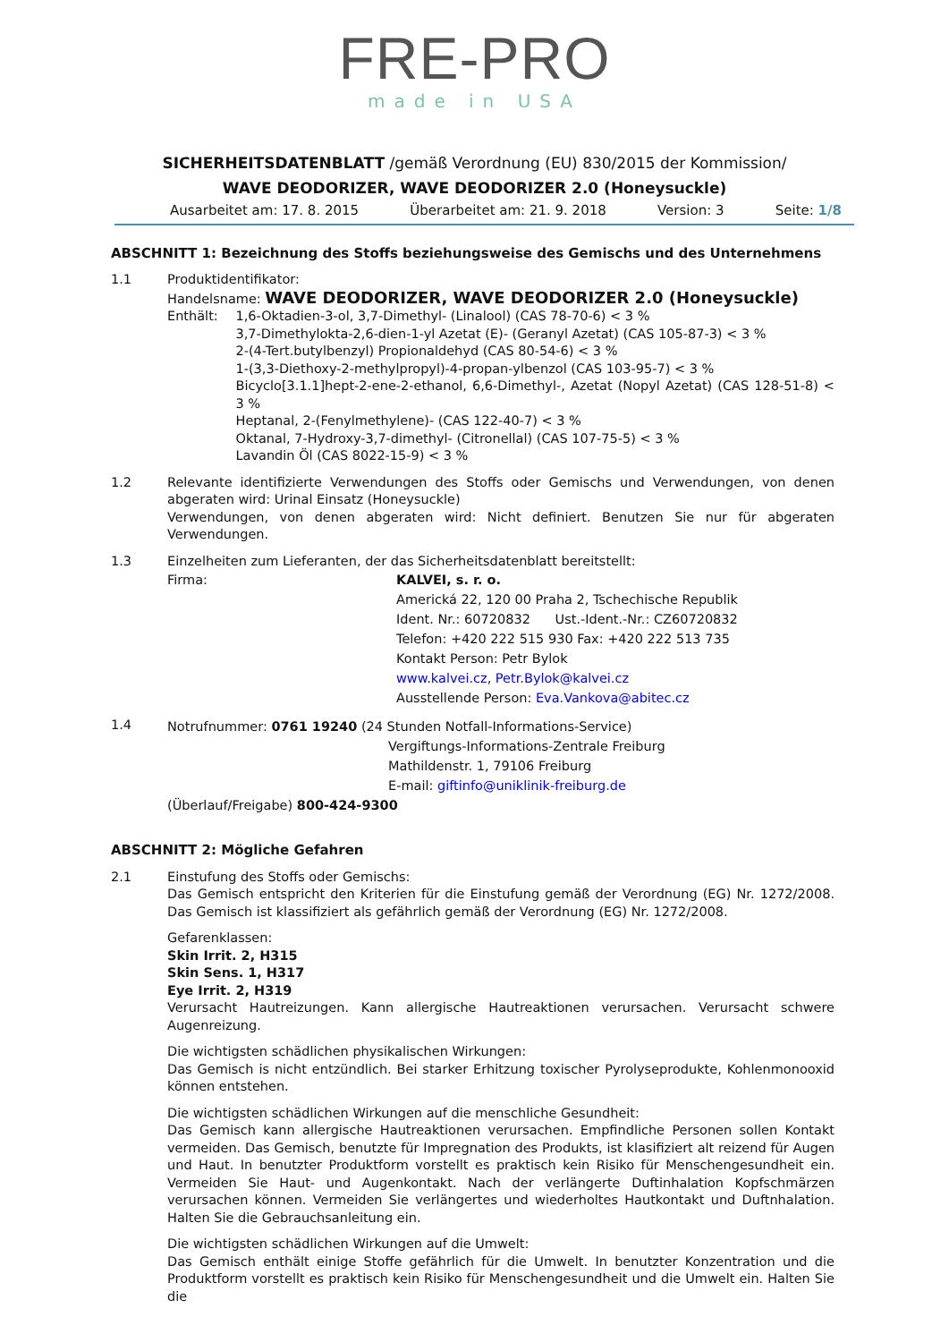FRE-PRO
made in USA
SICHERHEITSDATENBLATT /gemäß Verordnung (EU) 830/2015 der Kommission/
WAVE DEODORIZER, WAVE DEODORIZER 2.0 (Honeysuckle)
Ausarbeitet am: 17. 8. 2015 Überarbeitet am: 21. 9. 2018 Version: 3 Seite: 1/8
ABSCHNITT 1: Bezeichnung des Stoffs beziehungsweise des Gemischs und des Unternehmens
1.1 Produktidentifikator:
Handelsname: WAVE DEODORIZER, WAVE DEODORIZER 2.0 (Honeysuckle)
Enthält: 1,6-Oktadien-3-ol, 3,7-Dimethyl- (Linalool) (CAS 78-70-6) < 3 %
3,7-Dimethylokta-2,6-dien-1-yl Azetat (E)- (Geranyl Azetat) (CAS 105-87-3) < 3 %
2-(4-Tert.butylbenzyl) Propionaldehyd (CAS 80-54-6) < 3 %
1-(3,3-Diethoxy-2-methylpropyl)-4-propan-ylbenzol (CAS 103-95-7) < 3 %
Bicyclo[3.1.1]hept-2-ene-2-ethanol, 6,6-Dimethyl-, Azetat (Nopyl Azetat) (CAS 128-51-8) < 3 %
Heptanal, 2-(Fenylmethylene)- (CAS 122-40-7) < 3 %
Oktanal, 7-Hydroxy-3,7-dimethyl- (Citronellal) (CAS 107-75-5) < 3 %
Lavandin Öl (CAS 8022-15-9) < 3 %
1.2 Relevante identifizierte Verwendungen des Stoffs oder Gemischs und Verwendungen, von denen abgeraten wird: Urinal Einsatz (Honeysuckle)
Verwendungen, von denen abgeraten wird: Nicht definiert. Benutzen Sie nur für abgeraten Verwendungen.
1.3 Einzelheiten zum Lieferanten, der das Sicherheitsdatenblatt bereitstellt:
Firma: KALVEI, s. r. o.
Americká 22, 120 00 Praha 2, Tschechische Republik
Ident. Nr.: 60720832 Ust.-Ident.-Nr.: CZ60720832
Telefon: +420 222 515 930 Fax: +420 222 513 735
Kontakt Person: Petr Bylok
www.kalvei.cz, Petr.Bylok@kalvei.cz
Ausstellende Person: Eva.Vankova@abitec.cz
1.4
Notrufnummer: 0761 19240 (24 Stunden Notfall-Informations-Service)
Vergiftungs-Informations-Zentrale Freiburg
Mathildenstr. 1, 79106 Freiburg
E-mail: giftinfo@uniklinik-freiburg.de
(Überlauf/Freigabe) 800-424-9300
ABSCHNITT 2: Mögliche Gefahren
2.1 Einstufung des Stoffs oder Gemischs:
Das Gemisch entspricht den Kriterien für die Einstufung gemäß der Verordnung (EG) Nr. 1272/2008. Das Gemisch ist klassifiziert als gefährlich gemäß der Verordnung (EG) Nr. 1272/2008.
Gefarenklassen:
Skin Irrit. 2, H315
Skin Sens. 1, H317
Eye Irrit. 2, H319
Verursacht Hautreizungen. Kann allergische Hautreaktionen verursachen. Verursacht schwere Augenreizung.
Die wichtigsten schädlichen physikalischen Wirkungen:
Das Gemisch is nicht entzündlich. Bei starker Erhitzung toxischer Pyrolyseprodukte, Kohlenmonooxid können entstehen.
Die wichtigsten schädlichen Wirkungen auf die menschliche Gesundheit:
Das Gemisch kann allergische Hautreaktionen verursachen. Empfindliche Personen sollen Kontakt vermeiden. Das Gemisch, benutzte für Impregnation des Produkts, ist klasifiziert alt reizend für Augen und Haut. In benutzter Produktform vorstellt es praktisch kein Risiko für Menschengesundheit ein. Vermeiden Sie Haut- und Augenkontakt. Nach der verlängerte Duftinhalation Kopfschmärzen verursachen können. Vermeiden Sie verlängertes und wiederholtes Hautkontakt und Duftnhalation. Halten Sie die Gebrauchsanleitung ein.
Die wichtigsten schädlichen Wirkungen auf die Umwelt:
Das Gemisch enthält einige Stoffe gefährlich für die Umwelt. In benutzter Konzentration und die Produktform vorstellt es praktisch kein Risiko für Menschengesundheit und die Umwelt ein. Halten Sie die